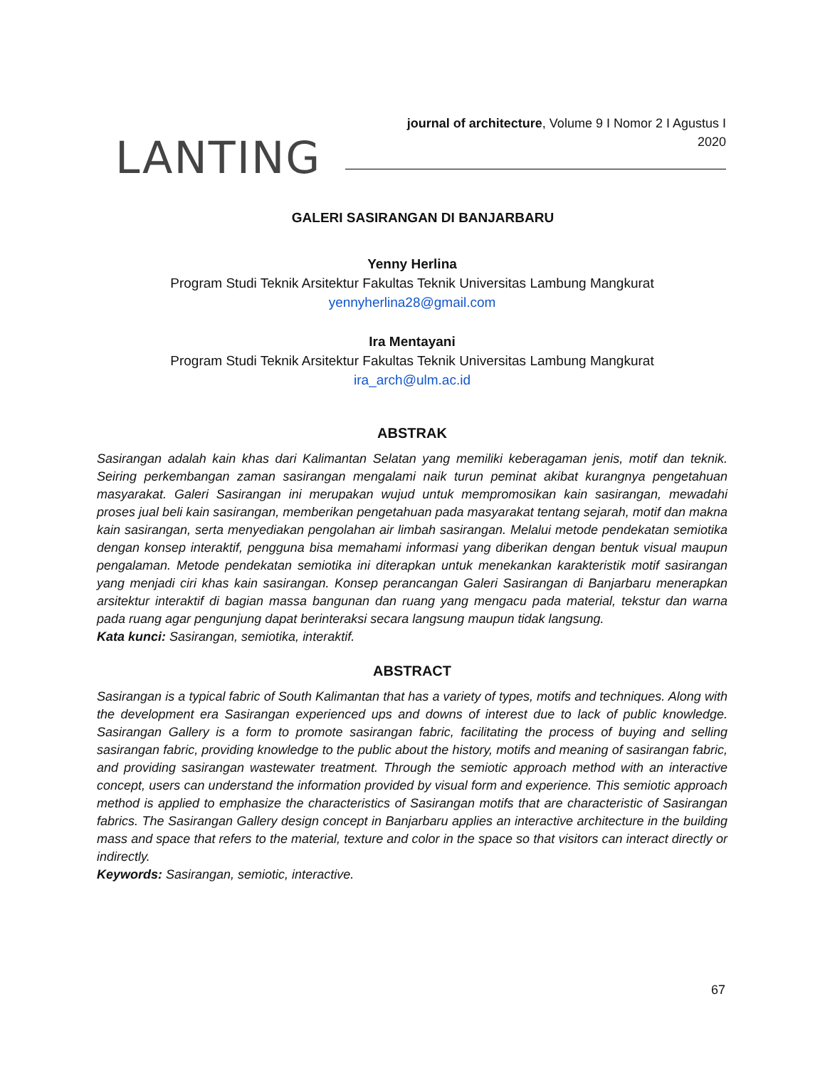LANTING
journal of architecture, Volume 9 I Nomor 2 I Agustus I 2020
GALERI SASIRANGAN DI BANJARBARU
Yenny Herlina
Program Studi Teknik Arsitektur Fakultas Teknik Universitas Lambung Mangkurat
yennyherlina28@gmail.com
Ira Mentayani
Program Studi Teknik Arsitektur Fakultas Teknik Universitas Lambung Mangkurat
ira_arch@ulm.ac.id
ABSTRAK
Sasirangan adalah kain khas dari Kalimantan Selatan yang memiliki keberagaman jenis, motif dan teknik. Seiring perkembangan zaman sasirangan mengalami naik turun peminat akibat kurangnya pengetahuan masyarakat. Galeri Sasirangan ini merupakan wujud untuk mempromosikan kain sasirangan, mewadahi proses jual beli kain sasirangan, memberikan pengetahuan pada masyarakat tentang sejarah, motif dan makna kain sasirangan, serta menyediakan pengolahan air limbah sasirangan. Melalui metode pendekatan semiotika dengan konsep interaktif, pengguna bisa memahami informasi yang diberikan dengan bentuk visual maupun pengalaman. Metode pendekatan semiotika ini diterapkan untuk menekankan karakteristik motif sasirangan yang menjadi ciri khas kain sasirangan. Konsep perancangan Galeri Sasirangan di Banjarbaru menerapkan arsitektur interaktif di bagian massa bangunan dan ruang yang mengacu pada material, tekstur dan warna pada ruang agar pengunjung dapat berinteraksi secara langsung maupun tidak langsung.
Kata kunci: Sasirangan, semiotika, interaktif.
ABSTRACT
Sasirangan is a typical fabric of South Kalimantan that has a variety of types, motifs and techniques. Along with the development era Sasirangan experienced ups and downs of interest due to lack of public knowledge. Sasirangan Gallery is a form to promote sasirangan fabric, facilitating the process of buying and selling sasirangan fabric, providing knowledge to the public about the history, motifs and meaning of sasirangan fabric, and providing sasirangan wastewater treatment. Through the semiotic approach method with an interactive concept, users can understand the information provided by visual form and experience. This semiotic approach method is applied to emphasize the characteristics of Sasirangan motifs that are characteristic of Sasirangan fabrics. The Sasirangan Gallery design concept in Banjarbaru applies an interactive architecture in the building mass and space that refers to the material, texture and color in the space so that visitors can interact directly or indirectly.
Keywords: Sasirangan, semiotic, interactive.
67